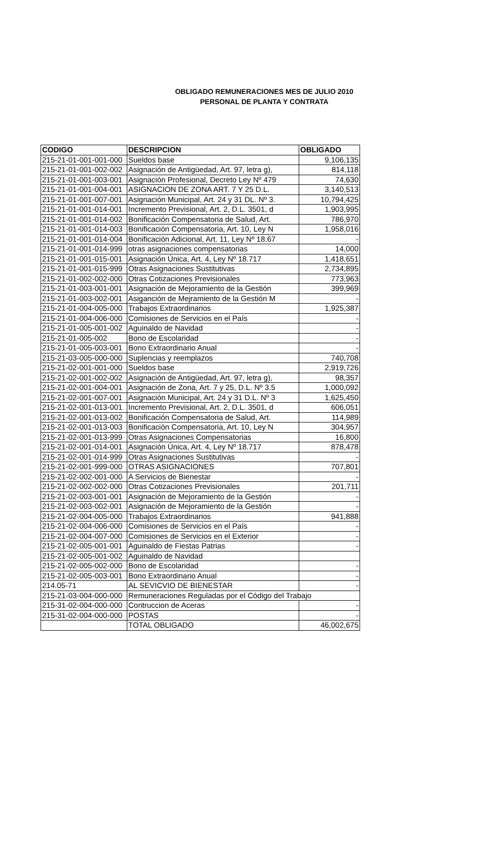OBLIGADO REMUNERACIONES MES DE JULIO 2010
PERSONAL DE PLANTA Y CONTRATA
| CODIGO | DESCRIPCION | OBLIGADO |
| --- | --- | --- |
| 215-21-01-001-001-000 | Sueldos base | 9,106,135 |
| 215-21-01-001-002-002 | Asignación de Antigüedad, Art. 97, letra g), | 814,118 |
| 215-21-01-001-003-001 | Asignación Profesional, Decreto Ley Nº 479 | 74,630 |
| 215-21-01-001-004-001 | ASIGNACION DE ZONA ART. 7 Y 25 D.L. | 3,140,513 |
| 215-21-01-001-007-001 | Asignación Municipal, Art. 24 y 31 DL. Nº 3. | 10,794,425 |
| 215-21-01-001-014-001 | Incremento Previsional, Art. 2, D.L. 3501, d | 1,903,995 |
| 215-21-01-001-014-002 | Bonificación Compensatoria de Salud, Art. | 786,970 |
| 215-21-01-001-014-003 | Bonificación Compensatoria, Art. 10, Ley N | 1,958,016 |
| 215-21-01-001-014-004 | Bonificación Adicional, Art. 11, Ley Nº 18.67 | - |
| 215-21-01-001-014-999 | otras asignaciones compensatorias | 14,000 |
| 215-21-01-001-015-001 | Asignación Única, Art. 4, Ley Nº 18.717 | 1,418,651 |
| 215-21-01-001-015-999 | Otras Asignaciones Sustitutivas | 2,734,895 |
| 215-21-01-002-002-000 | Otras Cotizaciones Previsionales | 773,963 |
| 215-21-01-003-001-001 | Asignación de Mejoramiento de la Gestión | 399,969 |
| 215-21-01-003-002-001 | Asiganción de Mejramiento de la Gestión M | - |
| 215-21-01-004-005-000 | Trabajos Extraordinarios | 1,925,387 |
| 215-21-01-004-006-000 | Comisiones de Servicios en el País | - |
| 215-21-01-005-001-002 | Aguinaldo de Navidad | - |
| 215-21-01-005-002 | Bono de Escolaridad | - |
| 215-21-01-005-003-001 | Bono Extraordinario Anual | - |
| 215-21-03-005-000-000 | Suplencias y reemplazos | 740,708 |
| 215-21-02-001-001-000 | Sueldos base | 2,919,726 |
| 215-21-02-001-002-002 | Asignación de Antigüedad, Art. 97, letra g), | 98,357 |
| 215-21-02-001-004-001 | Asignación de Zona, Art. 7 y 25, D.L. Nº 3.5 | 1,000,092 |
| 215-21-02-001-007-001 | Asignación Municipal, Art. 24 y 31 D.L. Nº 3 | 1,625,450 |
| 215-21-02-001-013-001 | Incremento Previsional, Art. 2, D.L. 3501, d | 606,051 |
| 215-21-02-001-013-002 | Bonificación Compensatoria de Salud, Art. | 114,989 |
| 215-21-02-001-013-003 | Bonificación Compensatoria, Art. 10, Ley N | 304,957 |
| 215-21-02-001-013-999 | Otras Asignaciones Compensatorias | 16,800 |
| 215-21-02-001-014-001 | Asignación Única, Art. 4, Ley Nº 18.717 | 878,478 |
| 215-21-02-001-014-999 | Otras Asignaciones Sustitutivas | - |
| 215-21-02-001-999-000 | OTRAS ASIGNACIONES | 707,801 |
| 215-21-02-002-001-000 | A Servicios de Bienestar | - |
| 215-21-02-002-002-000 | Otras Cotizaciones Previsionales | 201,711 |
| 215-21-02-003-001-001 | Asignación de Mejoramiento de la Gestión | - |
| 215-21-02-003-002-001 | Asignación de Mejoramiento de la Gestión | - |
| 215-21-02-004-005-000 | Trabajos Extraordinarios | 941,888 |
| 215-21-02-004-006-000 | Comisiones de Servicios en el País | - |
| 215-21-02-004-007-000 | Comisiones de Servicios en el Exterior | - |
| 215-21-02-005-001-001 | Aguinaldo de Fiestas Patrias | - |
| 215-21-02-005-001-002 | Aguinaldo de Navidad | |
| 215-21-02-005-002-000 | Bono de Escolaridad | - |
| 215-21-02-005-003-001 | Bono Extraordinario Anual | - |
| 214.05-71 | AL SEVICVIO DE BIENESTAR | - |
| 215-21-03-004-000-000 | Remuneraciones Reguladas por el Código del Trabajo | |
| 215-31-02-004-000-000 | Contruccion de Aceras | - |
| 215-31-02-004-000-000 | POSTAS | - |
| | TOTAL OBLIGADO | 46,002,675 |